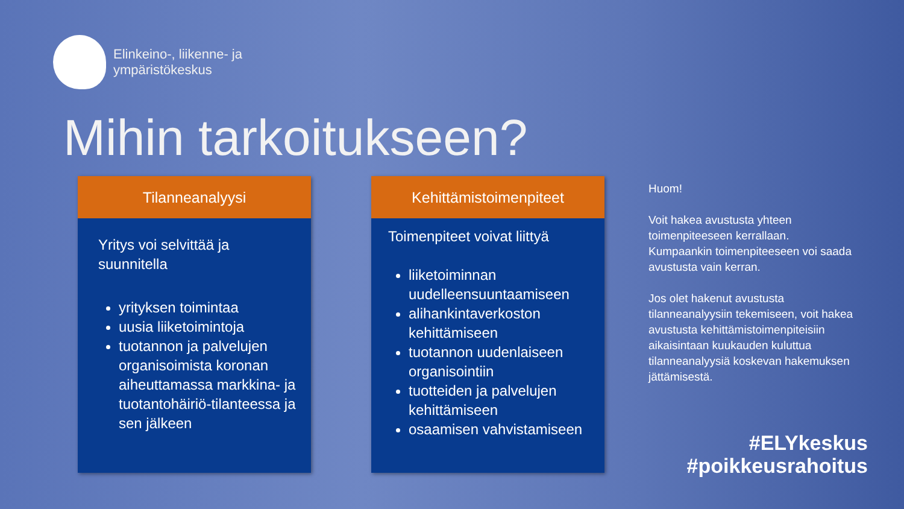Elinkeino-, liikenne- ja
ympäristökeskus
Mihin tarkoitukseen?
Tilanneanalyysi
Yritys voi selvittää ja
suunnitella
yrityksen toimintaa
uusia liiketoimintoja
tuotannon ja palvelujen organisoimista koronan aiheuttamassa markkina- ja tuotantohäiriö-tilanteessa ja sen jälkeen
Kehittämistoimenpiteet
Toimenpiteet voivat liittyä
liiketoiminnan uudelleensuuntaamiseen
alihankintaverkoston kehittämiseen
tuotannon uudenlaiseen organisointiin
tuotteiden ja palvelujen kehittämiseen
osaamisen vahvistamiseen
Huom!
Voit hakea avustusta yhteen toimenpiteeseen kerrallaan. Kumpaankin toimenpiteeseen voi saada avustusta vain kerran.
Jos olet hakenut avustusta tilanneanalyysiin tekemiseen, voit hakea avustusta kehittämistoimenpiteisiin aikaisintaan kuukauden kuluttua tilanneanalyysiä koskevan hakemuksen jättämisestä.
#ELYkeskus
#poikkeusrahoitus